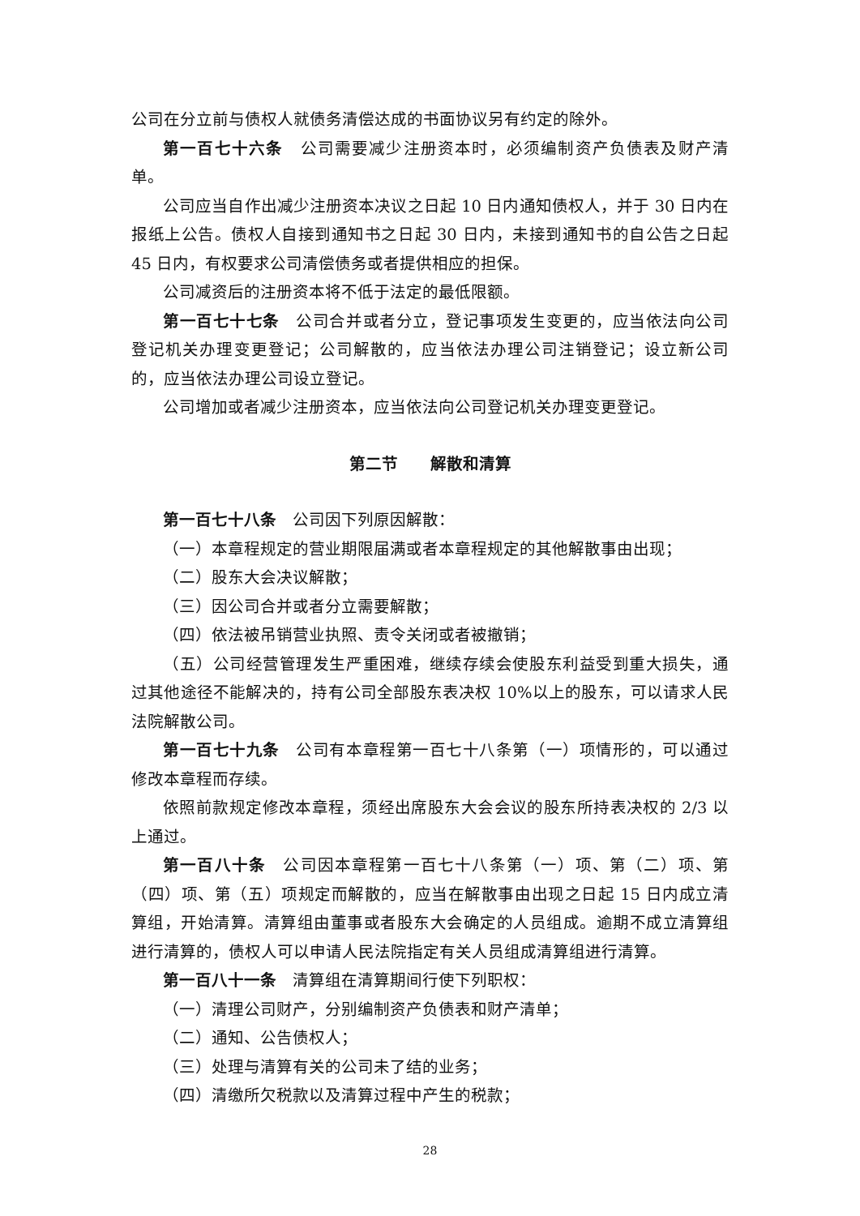公司在分立前与债权人就债务清偿达成的书面协议另有约定的除外。
第一百七十六条　公司需要减少注册资本时，必须编制资产负债表及财产清单。
公司应当自作出减少注册资本决议之日起 10 日内通知债权人，并于 30 日内在报纸上公告。债权人自接到通知书之日起 30 日内，未接到通知书的自公告之日起 45 日内，有权要求公司清偿债务或者提供相应的担保。
公司减资后的注册资本将不低于法定的最低限额。
第一百七十七条　公司合并或者分立，登记事项发生变更的，应当依法向公司登记机关办理变更登记；公司解散的，应当依法办理公司注销登记；设立新公司的，应当依法办理公司设立登记。
公司增加或者减少注册资本，应当依法向公司登记机关办理变更登记。
第二节　　解散和清算
第一百七十八条　公司因下列原因解散：
（一）本章程规定的营业期限届满或者本章程规定的其他解散事由出现；
（二）股东大会决议解散；
（三）因公司合并或者分立需要解散；
（四）依法被吊销营业执照、责令关闭或者被撤销；
（五）公司经营管理发生严重困难，继续存续会使股东利益受到重大损失，通过其他途径不能解决的，持有公司全部股东表决权 10%以上的股东，可以请求人民法院解散公司。
第一百七十九条　公司有本章程第一百七十八条第（一）项情形的，可以通过修改本章程而存续。
依照前款规定修改本章程，须经出席股东大会会议的股东所持表决权的 2/3 以上通过。
第一百八十条　公司因本章程第一百七十八条第（一）项、第（二）项、第（四）项、第（五）项规定而解散的，应当在解散事由出现之日起 15 日内成立清算组，开始清算。清算组由董事或者股东大会确定的人员组成。逾期不成立清算组进行清算的，债权人可以申请人民法院指定有关人员组成清算组进行清算。
第一百八十一条　清算组在清算期间行使下列职权：
（一）清理公司财产，分别编制资产负债表和财产清单；
（二）通知、公告债权人；
（三）处理与清算有关的公司未了结的业务；
（四）清缴所欠税款以及清算过程中产生的税款；
28